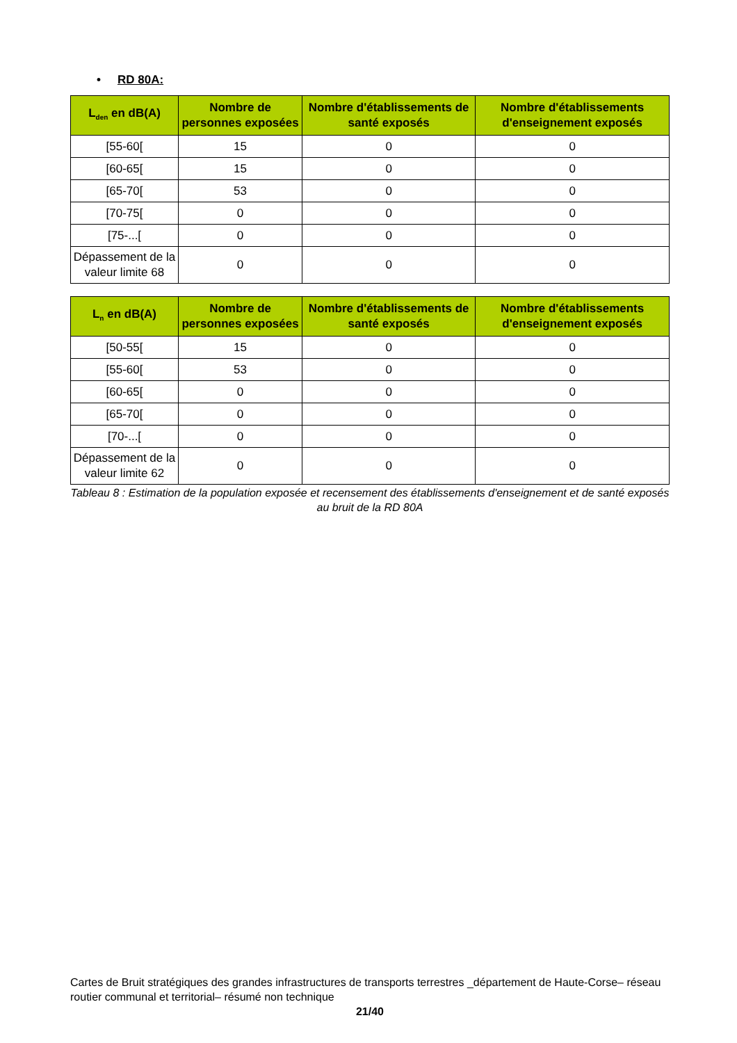• RD 80A:
| L<sub>den</sub> en dB(A) | Nombre de personnes exposées | Nombre d'établissements de santé exposés | Nombre d'établissements d'enseignement exposés |
| --- | --- | --- | --- |
| [55-60[ | 15 | 0 | 0 |
| [60-65[ | 15 | 0 | 0 |
| [65-70[ | 53 | 0 | 0 |
| [70-75[ | 0 | 0 | 0 |
| [75-...[ | 0 | 0 | 0 |
| Dépassement de la valeur limite 68 | 0 | 0 | 0 |
| L<sub>n</sub> en dB(A) | Nombre de personnes exposées | Nombre d'établissements de santé exposés | Nombre d'établissements d'enseignement exposés |
| --- | --- | --- | --- |
| [50-55[ | 15 | 0 | 0 |
| [55-60[ | 53 | 0 | 0 |
| [60-65[ | 0 | 0 | 0 |
| [65-70[ | 0 | 0 | 0 |
| [70-...[ | 0 | 0 | 0 |
| Dépassement de la valeur limite 62 | 0 | 0 | 0 |
Tableau 8 : Estimation de la population exposée et recensement des établissements d'enseignement et de santé exposés au bruit de la RD 80A
Cartes de Bruit stratégiques des grandes infrastructures de transports terrestres _département de Haute-Corse– réseau routier communal et territorial– résumé non technique
21/40